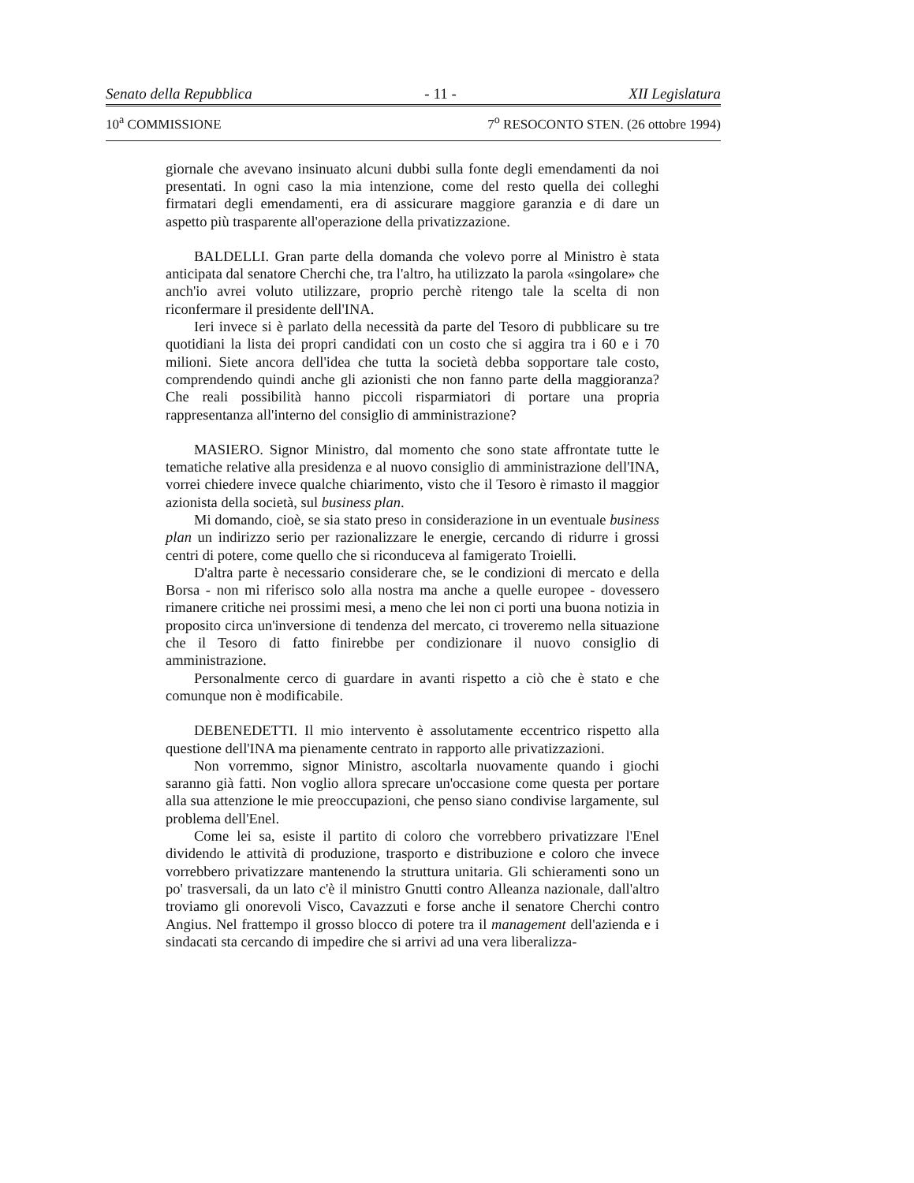Senato della Repubblica - 11 - XII Legislatura
10<sup>a</sup> COMMISSIONE 7<sup>o</sup> RESOCONTO STEN. (26 ottobre 1994)
giornale che avevano insinuato alcuni dubbi sulla fonte degli emendamenti da noi presentati. In ogni caso la mia intenzione, come del resto quella dei colleghi firmatari degli emendamenti, era di assicurare maggiore garanzia e di dare un aspetto più trasparente all'operazione della privatizzazione.
BALDELLI. Gran parte della domanda che volevo porre al Ministro è stata anticipata dal senatore Cherchi che, tra l'altro, ha utilizzato la parola «singolare» che anch'io avrei voluto utilizzare, proprio perchè ritengo tale la scelta di non riconfermare il presidente dell'INA.
Ieri invece si è parlato della necessità da parte del Tesoro di pubblicare su tre quotidiani la lista dei propri candidati con un costo che si aggira tra i 60 e i 70 milioni. Siete ancora dell'idea che tutta la società debba sopportare tale costo, comprendendo quindi anche gli azionisti che non fanno parte della maggioranza? Che reali possibilità hanno piccoli risparmiatori di portare una propria rappresentanza all'interno del consiglio di amministrazione?
MASIERO. Signor Ministro, dal momento che sono state affrontate tutte le tematiche relative alla presidenza e al nuovo consiglio di amministrazione dell'INA, vorrei chiedere invece qualche chiarimento, visto che il Tesoro è rimasto il maggior azionista della società, sul business plan.
Mi domando, cioè, se sia stato preso in considerazione in un eventuale business plan un indirizzo serio per razionalizzare le energie, cercando di ridurre i grossi centri di potere, come quello che si riconduceva al famigerato Troielli.
D'altra parte è necessario considerare che, se le condizioni di mercato e della Borsa - non mi riferisco solo alla nostra ma anche a quelle europee - dovessero rimanere critiche nei prossimi mesi, a meno che lei non ci porti una buona notizia in proposito circa un'inversione di tendenza del mercato, ci troveremo nella situazione che il Tesoro di fatto finirebbe per condizionare il nuovo consiglio di amministrazione.
Personalmente cerco di guardare in avanti rispetto a ciò che è stato e che comunque non è modificabile.
DEBENEDETTI. Il mio intervento è assolutamente eccentrico rispetto alla questione dell'INA ma pienamente centrato in rapporto alle privatizzazioni.
Non vorremmo, signor Ministro, ascoltarla nuovamente quando i giochi saranno già fatti. Non voglio allora sprecare un'occasione come questa per portare alla sua attenzione le mie preoccupazioni, che penso siano condivise largamente, sul problema dell'Enel.
Come lei sa, esiste il partito di coloro che vorrebbero privatizzare l'Enel dividendo le attività di produzione, trasporto e distribuzione e coloro che invece vorrebbero privatizzare mantenendo la struttura unitaria. Gli schieramenti sono un po' trasversali, da un lato c'è il ministro Gnutti contro Alleanza nazionale, dall'altro troviamo gli onorevoli Visco, Cavazzuti e forse anche il senatore Cherchi contro Angius. Nel frattempo il grosso blocco di potere tra il management dell'azienda e i sindacati sta cercando di impedire che si arrivi ad una vera liberalizza-